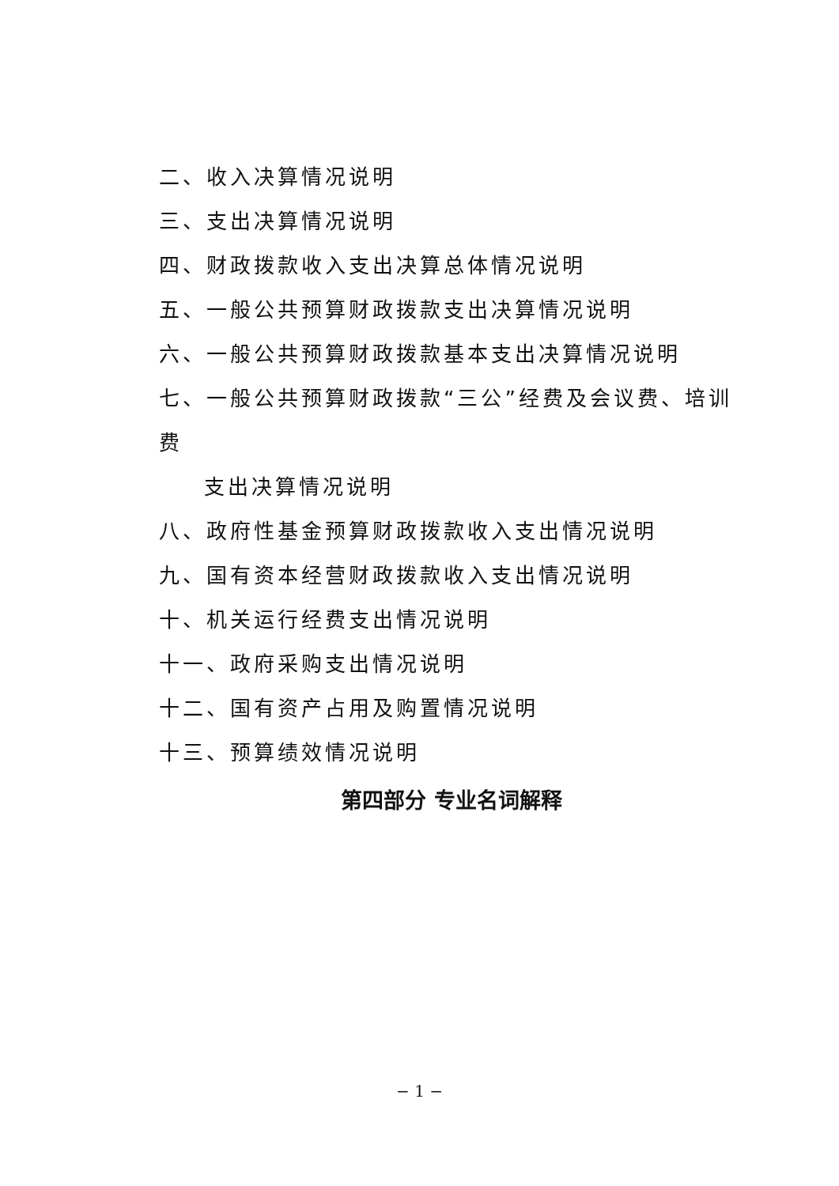二、收入决算情况说明
三、支出决算情况说明
四、财政拨款收入支出决算总体情况说明
五、一般公共预算财政拨款支出决算情况说明
六、一般公共预算财政拨款基本支出决算情况说明
七、一般公共预算财政拨款“三公”经费及会议费、培训费
支出决算情况说明
八、政府性基金预算财政拨款收入支出情况说明
九、国有资本经营财政拨款收入支出情况说明
十、机关运行经费支出情况说明
十一、政府采购支出情况说明
十二、国有资产占用及购置情况说明
十三、预算绩效情况说明
第四部分 专业名词解释
− 1 −